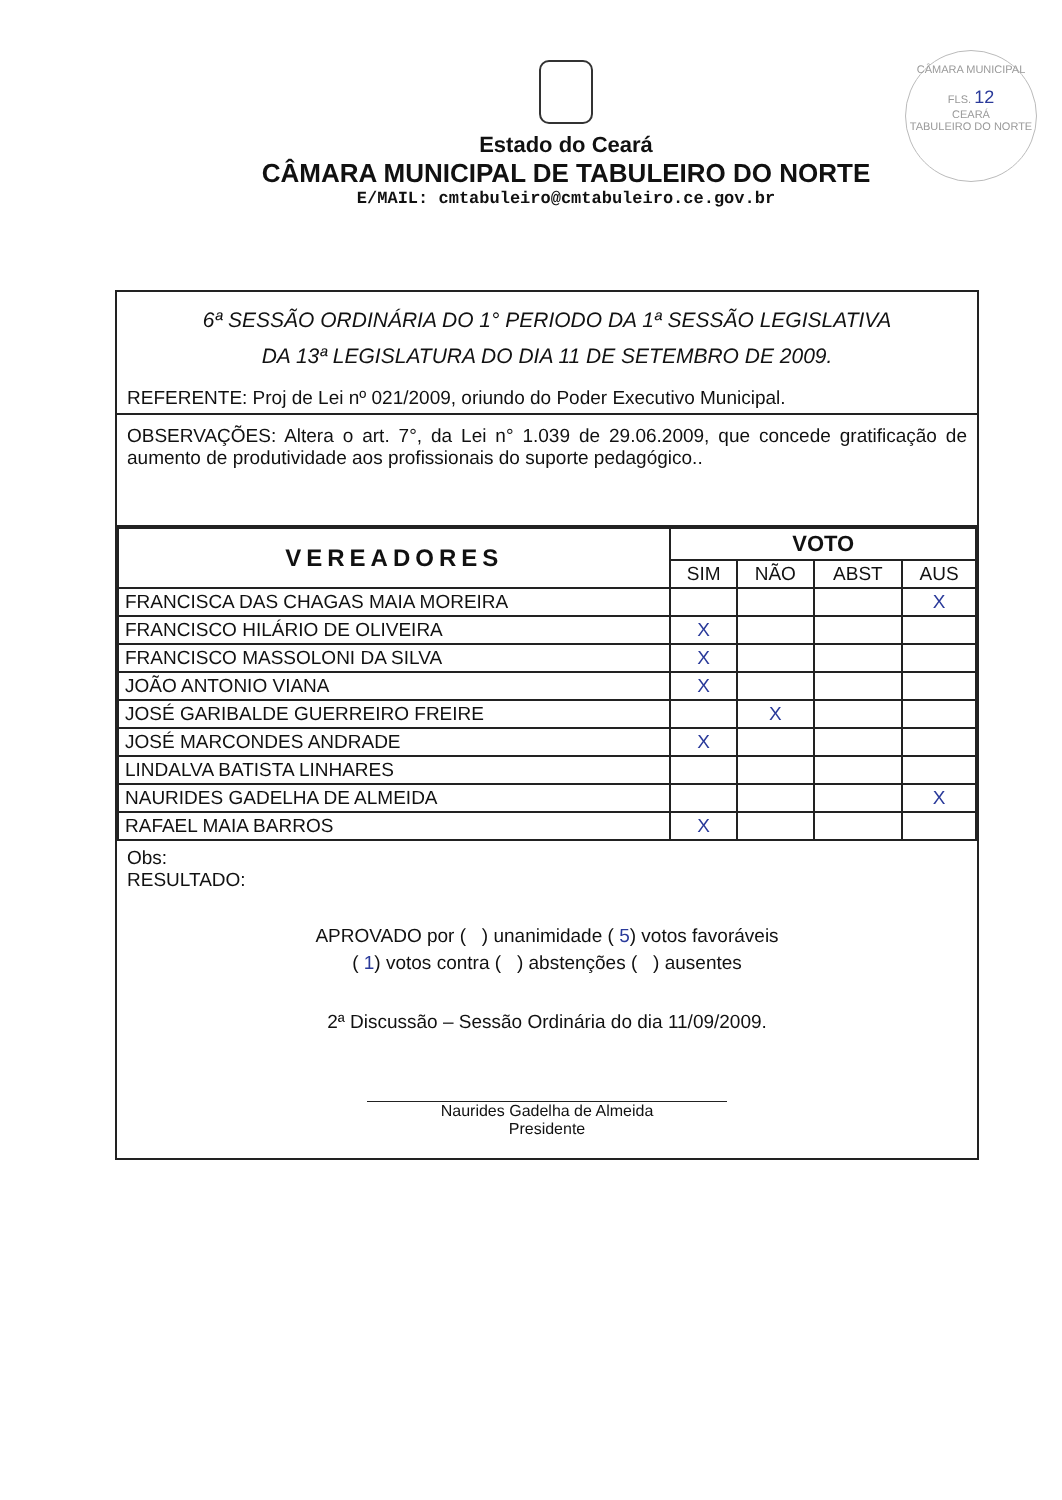CÂMARA MUNICIPAL
FLS. 12
CEARÁ
TABULEIRO DO NORTE
Estado do Ceará
CÂMARA MUNICIPAL DE TABULEIRO DO NORTE
E/MAIL: cmtabuleiro@cmtabuleiro.ce.gov.br
6ª SESSÃO ORDINÁRIA DO 1° PERIODO DA 1ª SESSÃO LEGISLATIVA
DA 13ª LEGISLATURA DO DIA 11 DE SETEMBRO DE 2009.
REFERENTE: Proj de Lei nº 021/2009, oriundo do Poder Executivo Municipal.
OBSERVAÇÕES: Altera o art. 7°, da Lei n° 1.039 de 29.06.2009, que concede gratificação de aumento de produtividade aos profissionais do suporte pedagógico..
| VEREADORES | VOTO | | | |
| --- | --- | --- | --- | --- |
| | SIM | NÃO | ABST | AUS |
| FRANCISCA DAS CHAGAS MAIA MOREIRA | | | | X |
| FRANCISCO HILÁRIO DE OLIVEIRA | X | | | |
| FRANCISCO MASSOLONI DA SILVA | X | | | |
| JOÃO ANTONIO VIANA | X | | | |
| JOSÉ GARIBALDE GUERREIRO FREIRE | | X | | |
| JOSÉ MARCONDES ANDRADE | X | | | |
| LINDALVA BATISTA LINHARES | | | | |
| NAURIDES GADELHA DE ALMEIDA | | | | X |
| RAFAEL MAIA BARROS | X | | | |
Obs:
RESULTADO:
APROVADO por ( ) unanimidade ( 5) votos favoráveis
( 1) votos contra ( ) abstenções ( ) ausentes
2ª Discussão – Sessão Ordinária do dia 11/09/2009.
Naurides Gadelha de Almeida
Presidente